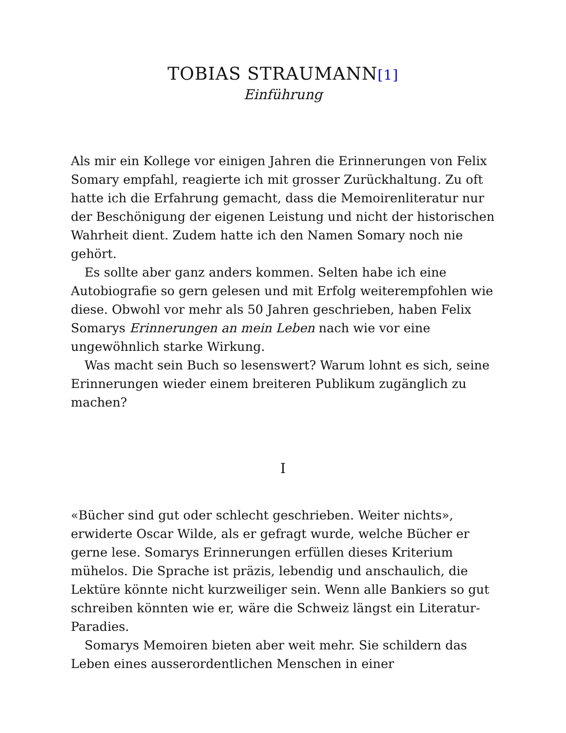TOBIAS STRAUMANN<sup>[1]</sup>
Einführung
Als mir ein Kollege vor einigen Jahren die Erinnerungen von Felix Somary empfahl, reagierte ich mit grosser Zurückhaltung. Zu oft hatte ich die Erfahrung gemacht, dass die Memoirenliteratur nur der Beschönigung der eigenen Leistung und nicht der historischen Wahrheit dient. Zudem hatte ich den Namen Somary noch nie gehört.
Es sollte aber ganz anders kommen. Selten habe ich eine Autobiografie so gern gelesen und mit Erfolg weiterempfohlen wie diese. Obwohl vor mehr als 50 Jahren geschrieben, haben Felix Somarys Erinnerungen an mein Leben nach wie vor eine ungewöhnlich starke Wirkung.
Was macht sein Buch so lesenswert? Warum lohnt es sich, seine Erinnerungen wieder einem breiteren Publikum zugänglich zu machen?
I
«Bücher sind gut oder schlecht geschrieben. Weiter nichts», erwiderte Oscar Wilde, als er gefragt wurde, welche Bücher er gerne lese. Somarys Erinnerungen erfüllen dieses Kriterium mühelos. Die Sprache ist präzis, lebendig und anschaulich, die Lektüre könnte nicht kurzweiliger sein. Wenn alle Bankiers so gut schreiben könnten wie er, wäre die Schweiz längst ein Literatur-Paradies.
Somarys Memoiren bieten aber weit mehr. Sie schildern das Leben eines ausserordentlichen Menschen in einer